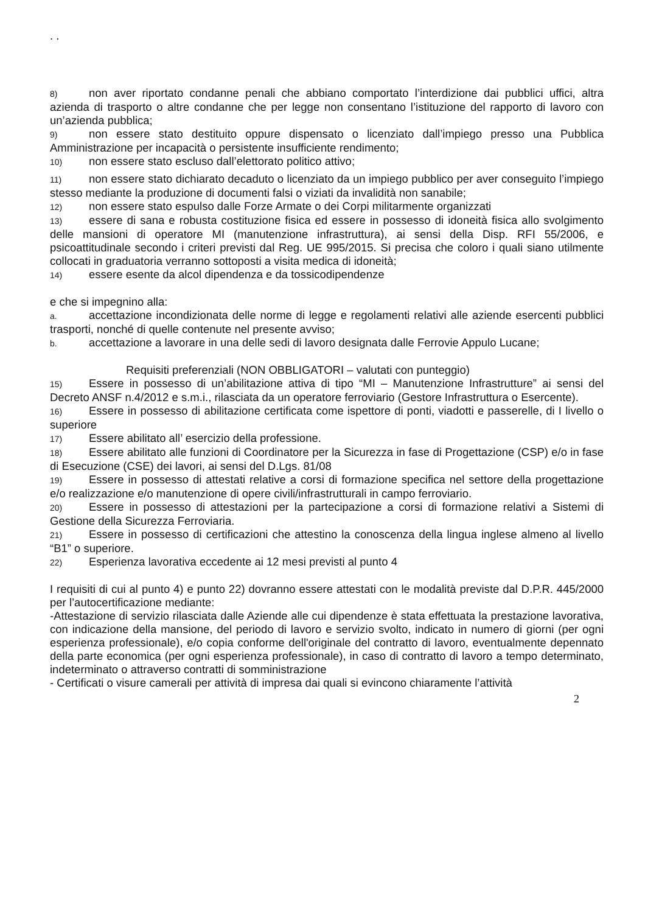. .
8) non aver riportato condanne penali che abbiano comportato l’interdizione dai pubblici uffici, altra azienda di trasporto o altre condanne che per legge non consentano l’istituzione del rapporto di lavoro con un’azienda pubblica;
9) non essere stato destituito oppure dispensato o licenziato dall’impiego presso una Pubblica Amministrazione per incapacità o persistente insufficiente rendimento;
10) non essere stato escluso dall’elettorato politico attivo;
11) non essere stato dichiarato decaduto o licenziato da un impiego pubblico per aver conseguito l’impiego stesso mediante la produzione di documenti falsi o viziati da invalidità non sanabile;
12) non essere stato espulso dalle Forze Armate o dei Corpi militarmente organizzati
13) essere di sana e robusta costituzione fisica ed essere in possesso di idoneità fisica allo svolgimento delle mansioni di operatore MI (manutenzione infrastruttura), ai sensi della Disp. RFI 55/2006, e psicoattitudinale secondo i criteri previsti dal Reg. UE 995/2015. Si precisa che coloro i quali siano utilmente collocati in graduatoria verranno sottoposti a visita medica di idoneità;
14) essere esente da alcol dipendenza e da tossicodipendenze
e che si impegnino alla:
a. accettazione incondizionata delle norme di legge e regolamenti relativi alle aziende esercenti pubblici trasporti, nonché di quelle contenute nel presente avviso;
b. accettazione a lavorare in una delle sedi di lavoro designata dalle Ferrovie Appulo Lucane;
Requisiti preferenziali (NON OBBLIGATORI – valutati con punteggio)
15) Essere in possesso di un’abilitazione attiva di tipo “MI – Manutenzione Infrastrutture” ai sensi del Decreto ANSF n.4/2012 e s.m.i., rilasciata da un operatore ferroviario (Gestore Infrastruttura o Esercente).
16) Essere in possesso di abilitazione certificata come ispettore di ponti, viadotti e passerelle, di I livello o superiore
17) Essere abilitato all’ esercizio della professione.
18) Essere abilitato alle funzioni di Coordinatore per la Sicurezza in fase di Progettazione (CSP) e/o in fase di Esecuzione (CSE) dei lavori, ai sensi del D.Lgs. 81/08
19) Essere in possesso di attestati relative a corsi di formazione specifica nel settore della progettazione e/o realizzazione e/o manutenzione di opere civili/infrastrutturali in campo ferroviario.
20) Essere in possesso di attestazioni per la partecipazione a corsi di formazione relativi a Sistemi di Gestione della Sicurezza Ferroviaria.
21) Essere in possesso di certificazioni che attestino la conoscenza della lingua inglese almeno al livello “B1” o superiore.
22) Esperienza lavorativa eccedente ai 12 mesi previsti al punto 4
I requisiti di cui al punto 4) e punto 22) dovranno essere attestati con le modalità previste dal D.P.R. 445/2000 per l’autocertificazione mediante:
-Attestazione di servizio rilasciata dalle Aziende alle cui dipendenze è stata effettuata la prestazione lavorativa, con indicazione della mansione, del periodo di lavoro e servizio svolto, indicato in numero di giorni (per ogni esperienza professionale), e/o copia conforme dell'originale del contratto di lavoro, eventualmente depennato della parte economica (per ogni esperienza professionale), in caso di contratto di lavoro a tempo determinato, indeterminato o attraverso contratti di somministrazione
- Certificati o visure camerali per attività di impresa dai quali si evincono chiaramente l’attività
2